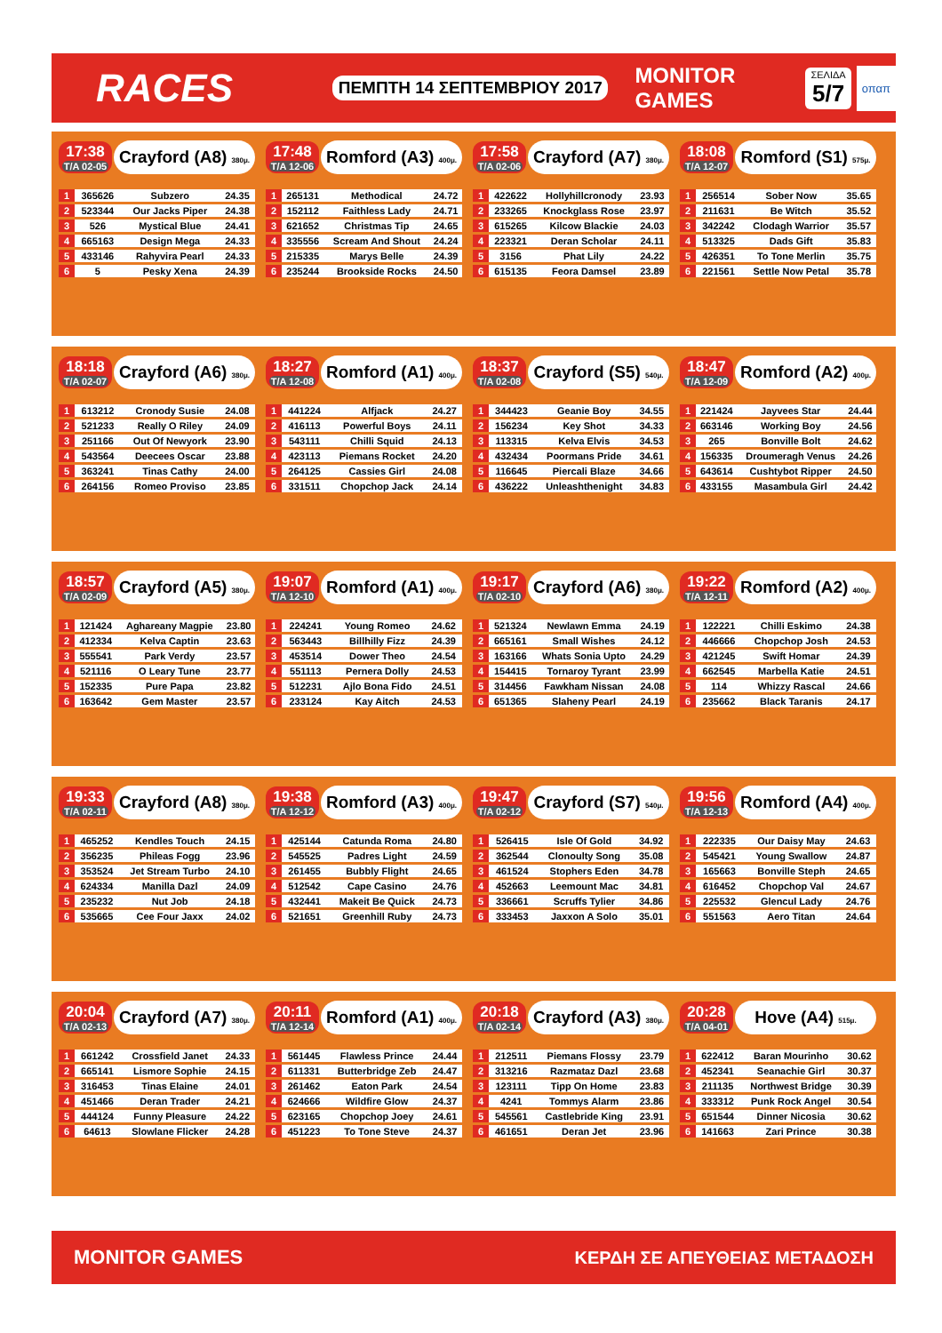RACES
ΠΕΜΠΤΗ 14 ΣΕΠΤΕΜΒΡΙΟΥ 2017
MONITOR GAMES
ΣΕΛΙΔΑ
5/7
οπαπ
17:38
T/A 02-05
Crayford (A8) 380μ.
| 1 | 365626 | Subzero | 24.35 |
| 2 | 523344 | Our Jacks Piper | 24.38 |
| 3 | 526 | Mystical Blue | 24.41 |
| 4 | 665163 | Design Mega | 24.33 |
| 5 | 433146 | Rahyvira Pearl | 24.33 |
| 6 | 5 | Pesky Xena | 24.39 |
17:48
T/A 12-06
Romford (A3) 400μ.
| 1 | 265131 | Methodical | 24.72 |
| 2 | 152112 | Faithless Lady | 24.71 |
| 3 | 621652 | Christmas Tip | 24.65 |
| 4 | 335556 | Scream And Shout | 24.24 |
| 5 | 215335 | Marys Belle | 24.39 |
| 6 | 235244 | Brookside Rocks | 24.50 |
17:58
T/A 02-06
Crayford (A7) 380μ.
| 1 | 422622 | Hollyhillcronody | 23.93 |
| 2 | 233265 | Knockglass Rose | 23.97 |
| 3 | 615265 | Kilcow Blackie | 24.03 |
| 4 | 223321 | Deran Scholar | 24.11 |
| 5 | 3156 | Phat Lily | 24.22 |
| 6 | 615135 | Feora Damsel | 23.89 |
18:08
T/A 12-07
Romford (S1) 575μ.
| 1 | 256514 | Sober Now | 35.65 |
| 2 | 211631 | Be Witch | 35.52 |
| 3 | 342242 | Clodagh Warrior | 35.57 |
| 4 | 513325 | Dads Gift | 35.83 |
| 5 | 426351 | To Tone Merlin | 35.75 |
| 6 | 221561 | Settle Now Petal | 35.78 |
18:18
T/A 02-07
Crayford (A6) 380μ.
| 1 | 613212 | Cronody Susie | 24.08 |
| 2 | 521233 | Really O Riley | 24.09 |
| 3 | 251166 | Out Of Newyork | 23.90 |
| 4 | 543564 | Deecees Oscar | 23.88 |
| 5 | 363241 | Tinas Cathy | 24.00 |
| 6 | 264156 | Romeo Proviso | 23.85 |
18:27
T/A 12-08
Romford (A1) 400μ.
| 1 | 441224 | Alfjack | 24.27 |
| 2 | 416113 | Powerful Boys | 24.11 |
| 3 | 543111 | Chilli Squid | 24.13 |
| 4 | 423113 | Piemans Rocket | 24.20 |
| 5 | 264125 | Cassies Girl | 24.08 |
| 6 | 331511 | Chopchop Jack | 24.14 |
18:37
T/A 02-08
Crayford (S5) 540μ.
| 1 | 344423 | Geanie Boy | 34.55 |
| 2 | 156234 | Key Shot | 34.33 |
| 3 | 113315 | Kelva Elvis | 34.53 |
| 4 | 432434 | Poormans Pride | 34.61 |
| 5 | 116645 | Piercali Blaze | 34.66 |
| 6 | 436222 | Unleashthenight | 34.83 |
18:47
T/A 12-09
Romford (A2) 400μ.
| 1 | 221424 | Jayvees Star | 24.44 |
| 2 | 663146 | Working Boy | 24.56 |
| 3 | 265 | Bonville Bolt | 24.62 |
| 4 | 156335 | Droumeragh Venus | 24.26 |
| 5 | 643614 | Cushtybot Ripper | 24.50 |
| 6 | 433155 | Masambula Girl | 24.42 |
18:57
T/A 02-09
Crayford (A5) 380μ.
| 1 | 121424 | Aghareany Magpie | 23.80 |
| 2 | 412334 | Kelva Captin | 23.63 |
| 3 | 555541 | Park Verdy | 23.57 |
| 4 | 521116 | O Leary Tune | 23.77 |
| 5 | 152335 | Pure Papa | 23.82 |
| 6 | 163642 | Gem Master | 23.57 |
19:07
T/A 12-10
Romford (A1) 400μ.
| 1 | 224241 | Young Romeo | 24.62 |
| 2 | 563443 | Billhilly Fizz | 24.39 |
| 3 | 453514 | Dower Theo | 24.54 |
| 4 | 551113 | Pernera Dolly | 24.53 |
| 5 | 512231 | Ajlo Bona Fido | 24.51 |
| 6 | 233124 | Kay Aitch | 24.53 |
19:17
T/A 02-10
Crayford (A6) 380μ.
| 1 | 521324 | Newlawn Emma | 24.19 |
| 2 | 665161 | Small Wishes | 24.12 |
| 3 | 163166 | Whats Sonia Upto | 24.29 |
| 4 | 154415 | Tornaroy Tyrant | 23.99 |
| 5 | 314456 | Fawkham Nissan | 24.08 |
| 6 | 651365 | Slaheny Pearl | 24.19 |
19:22
T/A 12-11
Romford (A2) 400μ.
| 1 | 122221 | Chilli Eskimo | 24.38 |
| 2 | 446666 | Chopchop Josh | 24.53 |
| 3 | 421245 | Swift Homar | 24.39 |
| 4 | 662545 | Marbella Katie | 24.51 |
| 5 | 114 | Whizzy Rascal | 24.66 |
| 6 | 235662 | Black Taranis | 24.17 |
19:33
T/A 02-11
Crayford (A8) 380μ.
| 1 | 465252 | Kendles Touch | 24.15 |
| 2 | 356235 | Phileas Fogg | 23.96 |
| 3 | 353524 | Jet Stream Turbo | 24.10 |
| 4 | 624334 | Manilla Dazl | 24.09 |
| 5 | 235232 | Nut Job | 24.18 |
| 6 | 535665 | Cee Four Jaxx | 24.02 |
19:38
T/A 12-12
Romford (A3) 400μ.
| 1 | 425144 | Catunda Roma | 24.80 |
| 2 | 545525 | Padres Light | 24.59 |
| 3 | 261455 | Bubbly Flight | 24.65 |
| 4 | 512542 | Cape Casino | 24.76 |
| 5 | 432441 | Makeit Be Quick | 24.73 |
| 6 | 521651 | Greenhill Ruby | 24.73 |
19:47
T/A 02-12
Crayford (S7) 540μ.
| 1 | 526415 | Isle Of Gold | 34.92 |
| 2 | 362544 | Clonoulty Song | 35.08 |
| 3 | 461524 | Stophers Eden | 34.78 |
| 4 | 452663 | Leemount Mac | 34.81 |
| 5 | 336661 | Scruffs Tylier | 34.86 |
| 6 | 333453 | Jaxxon A Solo | 35.01 |
19:56
T/A 12-13
Romford (A4) 400μ.
| 1 | 222335 | Our Daisy May | 24.63 |
| 2 | 545421 | Young Swallow | 24.87 |
| 3 | 165663 | Bonville Steph | 24.65 |
| 4 | 616452 | Chopchop Val | 24.67 |
| 5 | 225532 | Glencul Lady | 24.76 |
| 6 | 551563 | Aero Titan | 24.64 |
20:04
T/A 02-13
Crayford (A7) 380μ.
| 1 | 661242 | Crossfield Janet | 24.33 |
| 2 | 665141 | Lismore Sophie | 24.15 |
| 3 | 316453 | Tinas Elaine | 24.01 |
| 4 | 451466 | Deran Trader | 24.21 |
| 5 | 444124 | Funny Pleasure | 24.22 |
| 6 | 64613 | Slowlane Flicker | 24.28 |
20:11
T/A 12-14
Romford (A1) 400μ.
| 1 | 561445 | Flawless Prince | 24.44 |
| 2 | 611331 | Butterbridge Zeb | 24.47 |
| 3 | 261462 | Eaton Park | 24.54 |
| 4 | 624666 | Wildfire Glow | 24.37 |
| 5 | 623165 | Chopchop Joey | 24.61 |
| 6 | 451223 | To Tone Steve | 24.37 |
20:18
T/A 02-14
Crayford (A3) 380μ.
| 1 | 212511 | Piemans Flossy | 23.79 |
| 2 | 313216 | Razmataz Dazl | 23.68 |
| 3 | 123111 | Tipp On Home | 23.83 |
| 4 | 4241 | Tommys Alarm | 23.86 |
| 5 | 545561 | Castlebride King | 23.91 |
| 6 | 461651 | Deran Jet | 23.96 |
20:28
T/A 04-01
Hove (A4) 515μ.
| 1 | 622412 | Baran Mourinho | 30.62 |
| 2 | 452341 | Seanachie Girl | 30.37 |
| 3 | 211135 | Northwest Bridge | 30.39 |
| 4 | 333312 | Punk Rock Angel | 30.54 |
| 5 | 651544 | Dinner Nicosia | 30.62 |
| 6 | 141663 | Zari Prince | 30.38 |
MONITOR GAMES ΚΕΡΔΗ ΣΕ ΑΠΕΥΘΕΙΑΣ ΜΕΤΑΔΟΣΗ